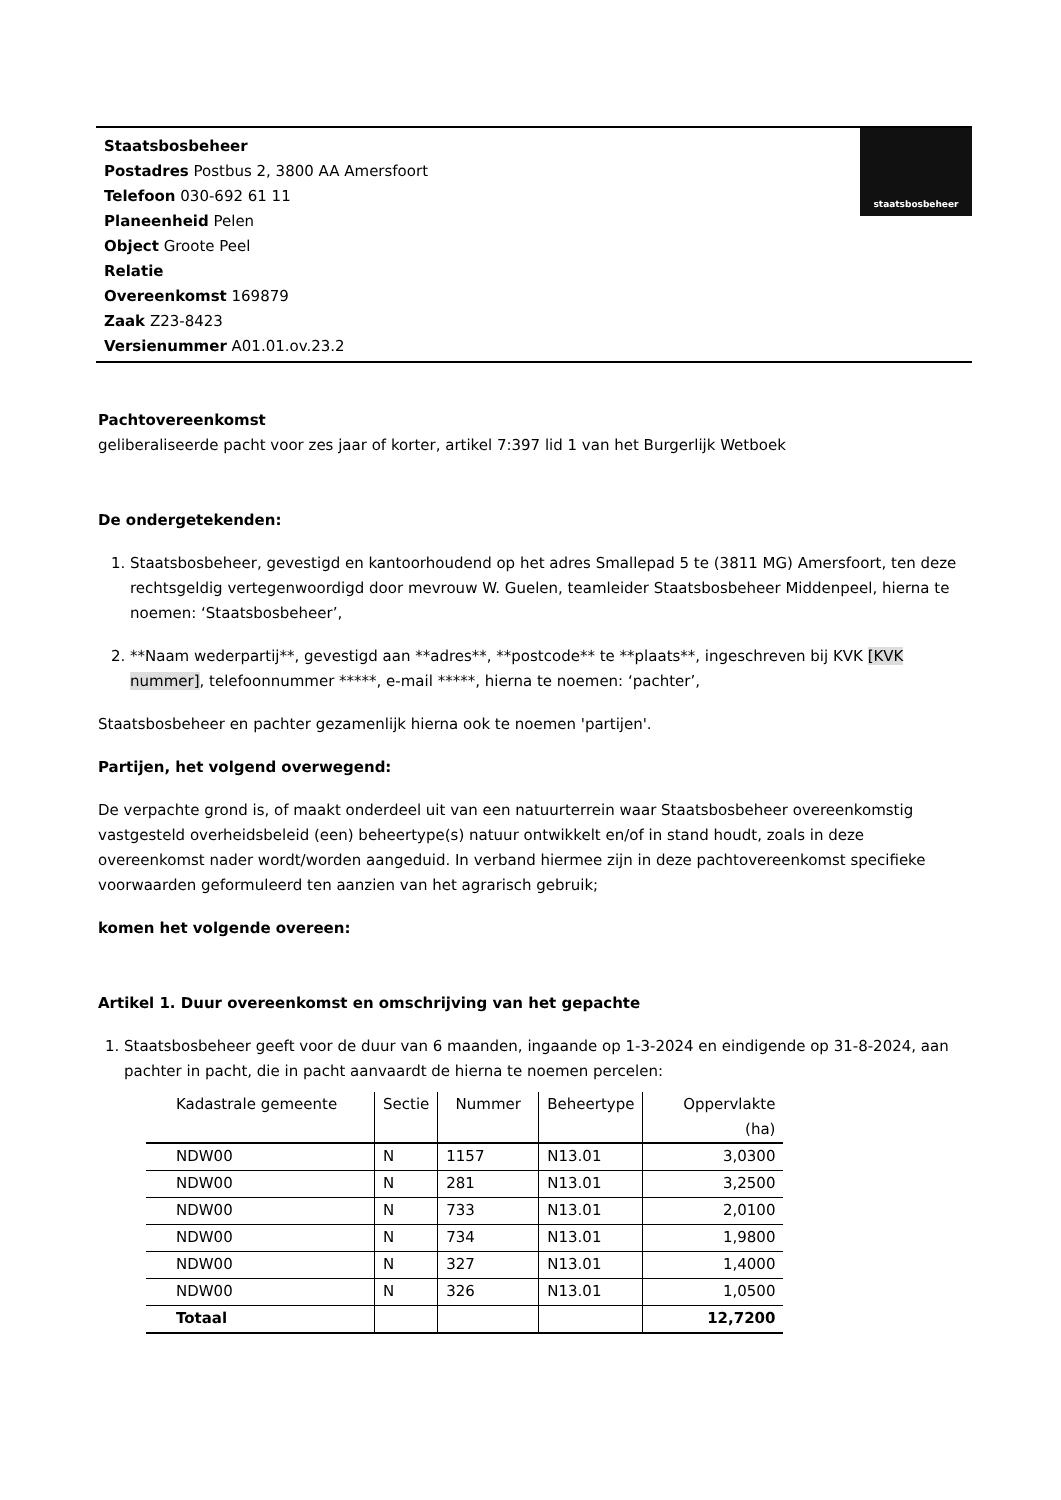staatsbosbeheer
Staatsbosbeheer
Postadres Postbus 2, 3800 AA Amersfoort
Telefoon 030-692 61 11
Planeenheid Pelen
Object Groote Peel
Relatie
Overeenkomst 169879
Zaak Z23-8423
Versienummer A01.01.ov.23.2
Pachtovereenkomst
geliberaliseerde pacht voor zes jaar of korter, artikel 7:397 lid 1 van het Burgerlijk Wetboek
De ondergetekenden:
1. Staatsbosbeheer, gevestigd en kantoorhoudend op het adres Smallepad 5 te (3811 MG) Amersfoort, ten deze rechtsgeldig vertegenwoordigd door mevrouw W. Guelen, teamleider Staatsbosbeheer Middenpeel, hierna te noemen: ‘Staatsbosbeheer’,
2. **Naam wederpartij**, gevestigd aan **adres**, **postcode** te **plaats**, ingeschreven bij KVK [KVK nummer], telefoonnummer *****, e-mail *****, hierna te noemen: ‘pachter’,
Staatsbosbeheer en pachter gezamenlijk hierna ook te noemen 'partijen'.
Partijen, het volgend overwegend:
De verpachte grond is, of maakt onderdeel uit van een natuurterrein waar Staatsbosbeheer overeenkomstig vastgesteld overheidsbeleid (een) beheertype(s) natuur ontwikkelt en/of in stand houdt, zoals in deze overeenkomst nader wordt/worden aangeduid. In verband hiermee zijn in deze pachtovereenkomst specifieke voorwaarden geformuleerd ten aanzien van het agrarisch gebruik;
komen het volgende overeen:
Artikel 1. Duur overeenkomst en omschrijving van het gepachte
1. Staatsbosbeheer geeft voor de duur van 6 maanden, ingaande op 1-3-2024 en eindigende op 31-8-2024, aan pachter in pacht, die in pacht aanvaardt de hierna te noemen percelen:
| Kadastrale gemeente | Sectie | Nummer | Beheertype | Oppervlakte (ha) |
| --- | --- | --- | --- | --- |
| NDW00 | N | 1157 | N13.01 | 3,0300 |
| NDW00 | N | 281 | N13.01 | 3,2500 |
| NDW00 | N | 733 | N13.01 | 2,0100 |
| NDW00 | N | 734 | N13.01 | 1,9800 |
| NDW00 | N | 327 | N13.01 | 1,4000 |
| NDW00 | N | 326 | N13.01 | 1,0500 |
| Totaal | | | | 12,7200 |